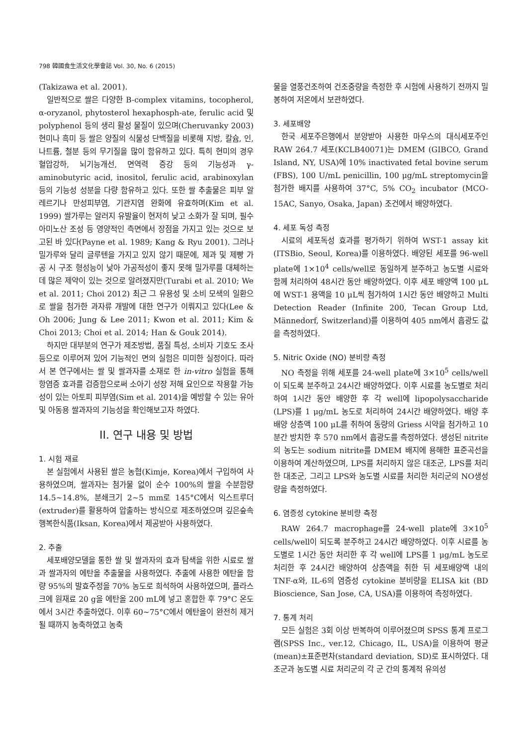798 韓國食生活文化學會誌 Vol. 30, No. 6 (2015)
(Takizawa et al. 2001).
일반적으로 쌀은 다양한 B-complex vitamins, tocopherol, α-oryzanol, phytosterol hexaphosph-ate, ferulic acid 및 polyphenol 등의 생리 활성 물질이 있으며(Cheruvanky 2003) 현미나 흑미 등 쌀은 양질의 식물성 단백질을 비롯해 지방, 칼슘, 인, 나트륨, 철분 등의 무기질을 많이 함유하고 있다. 특히 현미의 경우 혈압강하, 뇌기능개선, 면역력 증강 등의 기능성과 γ-aminobutyric acid, inositol, ferulic acid, arabinoxylan 등의 기능성 성분을 다량 함유하고 있다. 또한 쌀 추출물은 피부 알레르기나 만성피부염, 기관지염 완화에 유효하며(Kim et al. 1999) 쌀가루는 알러지 유발율이 현저히 낮고 소화가 잘 되며, 필수 아미노산 조성 등 영양적인 측면에서 장점을 가지고 있는 것으로 보고된 바 있다(Payne et al. 1989; Kang & Ryu 2001). 그러나 밀가루와 달리 글루텐을 가지고 있지 않기 때문에, 제과 및 제빵 가공 시 구조 형성능이 낮아 가공적성이 좋지 못해 밀가루를 대체하는데 많은 제약이 있는 것으로 알려졌지만(Turabi et al. 2010; We et al. 2011; Choi 2012) 최근 그 유용성 및 소비 모색의 일환으로 쌀을 첨가한 과자류 개발에 대한 연구가 이뤄지고 있다(Lee & Oh 2006; Jung & Lee 2011; Kwon et al. 2011; Kim & Choi 2013; Choi et al. 2014; Han & Gouk 2014).
하지만 대부분의 연구가 제조방법, 품질 특성, 소비자 기호도 조사 등으로 이루어져 있어 기능적인 면의 실험은 미미한 실정이다. 따라서 본 연구에서는 쌀 및 쌀과자를 소재로 한 in-vitro 실험을 통해 항염증 효과를 검증함으로써 소아기 성장 저해 요인으로 작용할 가능성이 있는 아토피 피부염(Sim et al. 2014)을 예방할 수 있는 유아 및 아동용 쌀과자의 기능성을 확인해보고자 하였다.
II. 연구 내용 및 방법
1. 시험 재료
본 실험에서 사용된 쌀은 농협(Kimje, Korea)에서 구입하여 사용하였으며, 쌀과자는 첨가물 없이 순수 100%의 쌀을 수분함량 14.5~14.8%, 분쇄크기 2~5 mm로 145°C에서 익스트루더(extruder)를 활용하여 압출하는 방식으로 제조하였으며 깊은숲속행복한식품(Iksan, Korea)에서 제공받아 사용하였다.
2. 추출
세포배양모델을 통한 쌀 및 쌀과자의 효과 탐색을 위한 시료로 쌀과 쌀과자의 에탄올 추출물을 사용하였다. 추출에 사용한 에탄올 함량 95%의 발효주정을 70% 농도로 희석하여 사용하였으며, 플라스크에 원재료 20 g을 에탄올 200 mL에 넣고 혼합한 후 79°C 온도에서 3시간 추출하였다. 이후 60~75°C에서 에탄올이 완전히 제거될 때까지 농축하였고 농축
물을 열풍건조하여 건조중량을 측정한 후 시험에 사용하기 전까지 밀봉하여 저온에서 보관하였다.
3. 세포배양
한국 세포주은행에서 분양받아 사용한 마우스의 대식세포주인 RAW 264.7 세포(KCLB40071)는 DMEM (GIBCO, Grand Island, NY, USA)에 10% inactivated fetal bovine serum (FBS), 100 U/mL penicillin, 100 μg/mL streptomycin을 첨가한 배지를 사용하여 37°C, 5% CO<sub>2</sub> incubator (MCO-15AC, Sanyo, Osaka, Japan) 조건에서 배양하였다.
4. 세포 독성 측정
시료의 세포독성 효과를 평가하기 위하여 WST-1 assay kit (ITSBio, Seoul, Korea)를 이용하였다. 배양된 세포를 96-well plate에 1×10<sup>4</sup> cells/well로 동일하게 분주하고 농도별 시료와 함께 처리하여 48시간 동안 배양하였다. 이후 세포 배양액 100 μL에 WST-1 용액을 10 μL씩 첨가하여 1시간 동안 배양하고 Multi Detection Reader (Infinite 200, Tecan Group Ltd, Männedorf, Switzerland)를 이용하여 405 nm에서 흡광도 값을 측정하였다.
5. Nitric Oxide (NO) 분비량 측정
NO 측정을 위해 세포를 24-well plate에 3×10<sup>5</sup> cells/well이 되도록 분주하고 24시간 배양하였다. 이후 시료를 농도별로 처리하여 1시간 동안 배양한 후 각 well에 lipopolysaccharide (LPS)를 1 μg/mL 농도로 처리하여 24시간 배양하였다. 배양 후 배양 상층액 100 μL를 취하여 동량의 Griess 시약을 첨가하고 10분간 방치한 후 570 nm에서 흡광도를 측정하였다. 생성된 nitrite의 농도는 sodium nitrite를 DMEM 배지에 용해한 표준곡선을 이용하여 계산하였으며, LPS를 처리하지 않은 대조군, LPS를 처리한 대조군, 그리고 LPS와 농도별 시료를 처리한 처리군의 NO생성량을 측정하였다.
6. 염증성 cytokine 분비량 측정
RAW 264.7 macrophage를 24-well plate에 3×10<sup>5</sup> cells/well이 되도록 분주하고 24시간 배양하였다. 이후 시료를 농도별로 1시간 동안 처리한 후 각 well에 LPS를 1 μg/mL 농도로 처리한 후 24시간 배양하여 상층액을 취한 뒤 세포배양액 내의 TNF-α와, IL-6의 염증성 cytokine 분비량을 ELISA kit (BD Bioscience, San Jose, CA, USA)를 이용하여 측정하였다.
7. 통계 처리
모든 실험은 3회 이상 반복하여 이루어졌으며 SPSS 통계 프로그램(SPSS Inc., ver.12, Chicago, IL, USA)을 이용하여 평균(mean)±표준편차(standard deviation, SD)로 표시하였다. 대조군과 농도별 시료 처리군의 각 군 간의 통계적 유의성